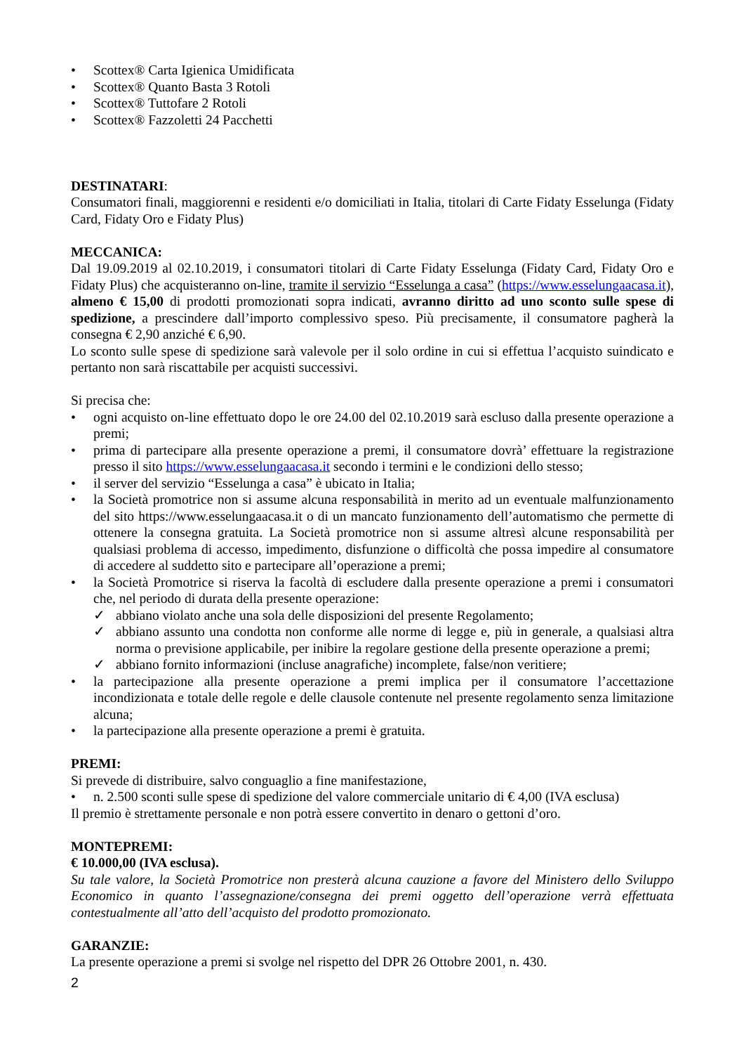• Scottex® Carta Igienica Umidificata
• Scottex® Quanto Basta 3 Rotoli
• Scottex® Tuttofare 2 Rotoli
• Scottex® Fazzoletti 24 Pacchetti
DESTINATARI:
Consumatori finali, maggiorenni e residenti e/o domiciliati in Italia, titolari di Carte Fidaty Esselunga (Fidaty Card, Fidaty Oro e Fidaty Plus)
MECCANICA:
Dal 19.09.2019 al 02.10.2019, i consumatori titolari di Carte Fidaty Esselunga (Fidaty Card, Fidaty Oro e Fidaty Plus) che acquisteranno on-line, tramite il servizio “Esselunga a casa” (https://www.esselungaacasa.it), almeno € 15,00 di prodotti promozionati sopra indicati, avranno diritto ad uno sconto sulle spese di spedizione, a prescindere dall’importo complessivo speso. Più precisamente, il consumatore pagherà la consegna € 2,90 anziché € 6,90.
Lo sconto sulle spese di spedizione sarà valevole per il solo ordine in cui si effettua l’acquisto suindicato e pertanto non sarà riscattabile per acquisti successivi.
Si precisa che:
• ogni acquisto on-line effettuato dopo le ore 24.00 del 02.10.2019 sarà escluso dalla presente operazione a premi;
• prima di partecipare alla presente operazione a premi, il consumatore dovrà’ effettuare la registrazione presso il sito https://www.esselungaacasa.it secondo i termini e le condizioni dello stesso;
• il server del servizio “Esselunga a casa” è ubicato in Italia;
• la Società promotrice non si assume alcuna responsabilità in merito ad un eventuale malfunzionamento del sito https://www.esselungaacasa.it o di un mancato funzionamento dell’automatismo che permette di ottenere la consegna gratuita. La Società promotrice non si assume altresì alcune responsabilità per qualsiasi problema di accesso, impedimento, disfunzione o difficoltà che possa impedire al consumatore di accedere al suddetto sito e partecipare all’operazione a premi;
• la Società Promotrice si riserva la facoltà di escludere dalla presente operazione a premi i consumatori che, nel periodo di durata della presente operazione:
✓ abbiano violato anche una sola delle disposizioni del presente Regolamento;
✓ abbiano assunto una condotta non conforme alle norme di legge e, più in generale, a qualsiasi altra norma o previsione applicabile, per inibire la regolare gestione della presente operazione a premi;
✓ abbiano fornito informazioni (incluse anagrafiche) incomplete, false/non veritiere;
• la partecipazione alla presente operazione a premi implica per il consumatore l’accettazione incondizionata e totale delle regole e delle clausole contenute nel presente regolamento senza limitazione alcuna;
• la partecipazione alla presente operazione a premi è gratuita.
PREMI:
Si prevede di distribuire, salvo conguaglio a fine manifestazione,
• n. 2.500 sconti sulle spese di spedizione del valore commerciale unitario di € 4,00 (IVA esclusa)
Il premio è strettamente personale e non potrà essere convertito in denaro o gettoni d’oro.
MONTEPREMI:
€ 10.000,00 (IVA esclusa).
Su tale valore, la Società Promotrice non presterà alcuna cauzione a favore del Ministero dello Sviluppo Economico in quanto l’assegnazione/consegna dei premi oggetto dell’operazione verrà effettuata contestualmente all’atto dell’acquisto del prodotto promozionato.
GARANZIE:
La presente operazione a premi si svolge nel rispetto del DPR 26 Ottobre 2001, n. 430.
2